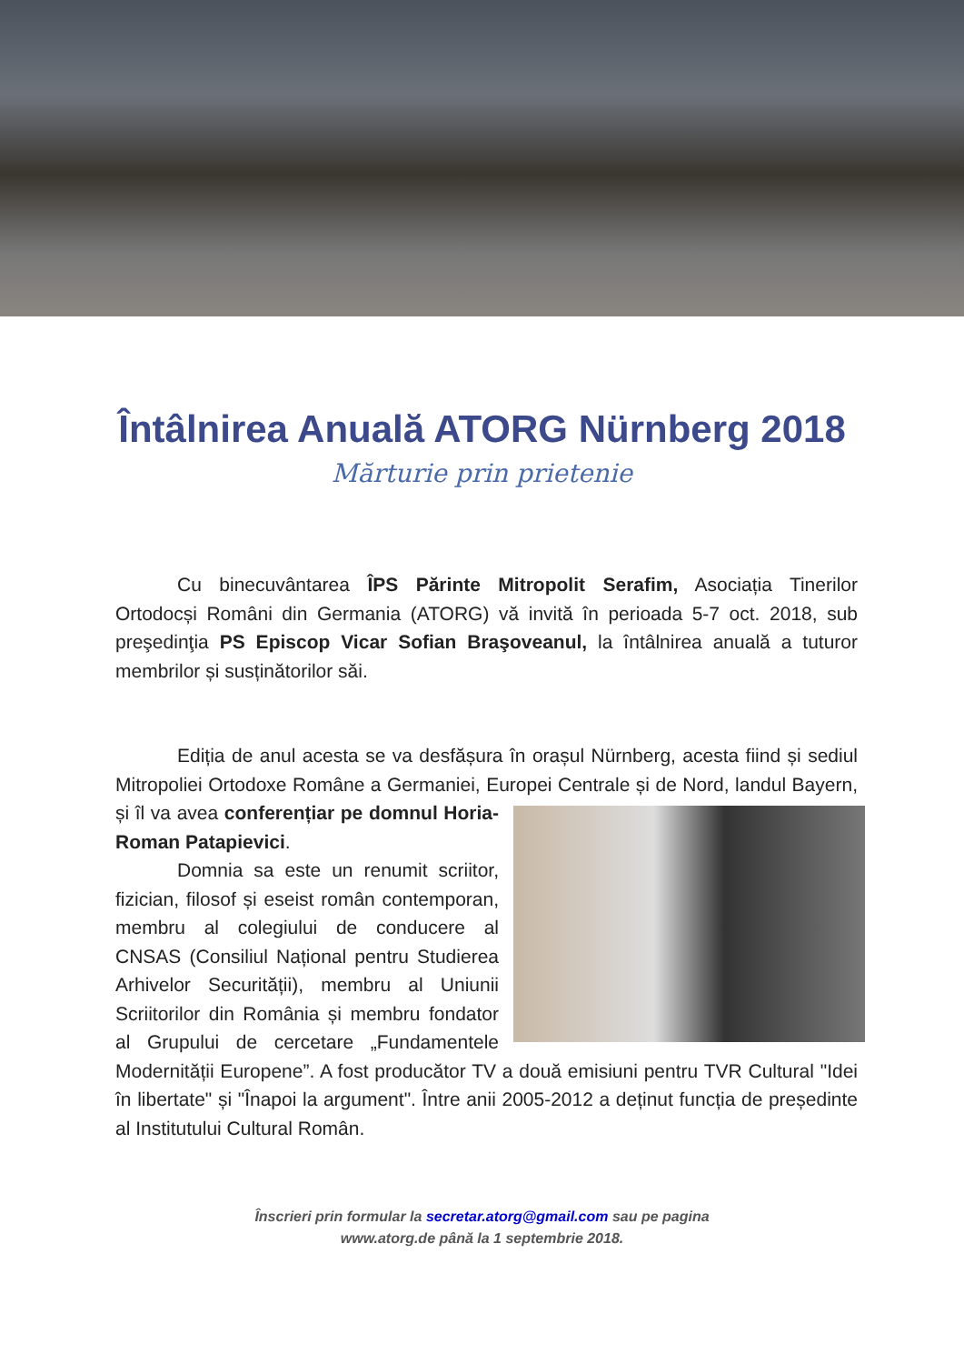Întâlnirea Anuală ATORG Nürnberg 2018
Mărturie prin prietenie
Cu binecuvântarea ÎPS Părinte Mitropolit Serafim, Asociația Tinerilor Ortodocși Români din Germania (ATORG) vă invită în perioada 5-7 oct. 2018, sub preşedinţia PS Episcop Vicar Sofian Braşoveanul, la întâlnirea anuală a tuturor membrilor și susținătorilor săi.
Ediția de anul acesta se va desfășura în orașul Nürnberg, acesta fiind și sediul Mitropoliei Ortodoxe Române a Germaniei, Europei Centrale și de Nord, landul Bayern, și îl va avea conferențiar pe domnul Horia-Roman Patapievici.
Domnia sa este un renumit scriitor, fizician, filosof și eseist român contemporan, membru al colegiului de conducere al CNSAS (Consiliul Național pentru Studierea Arhivelor Securității), membru al Uniunii Scriitorilor din România și membru fondator al Grupului de cercetare „Fundamentele Modernității Europene”. A fost producător TV a două emisiuni pentru TVR Cultural "Idei în libertate" și "Înapoi la argument". Între anii 2005-2012 a deținut funcția de președinte al Institutului Cultural Român.
Înscrieri prin formular la secretar.atorg@gmail.com sau pe pagina
www.atorg.de până la 1 septembrie 2018.